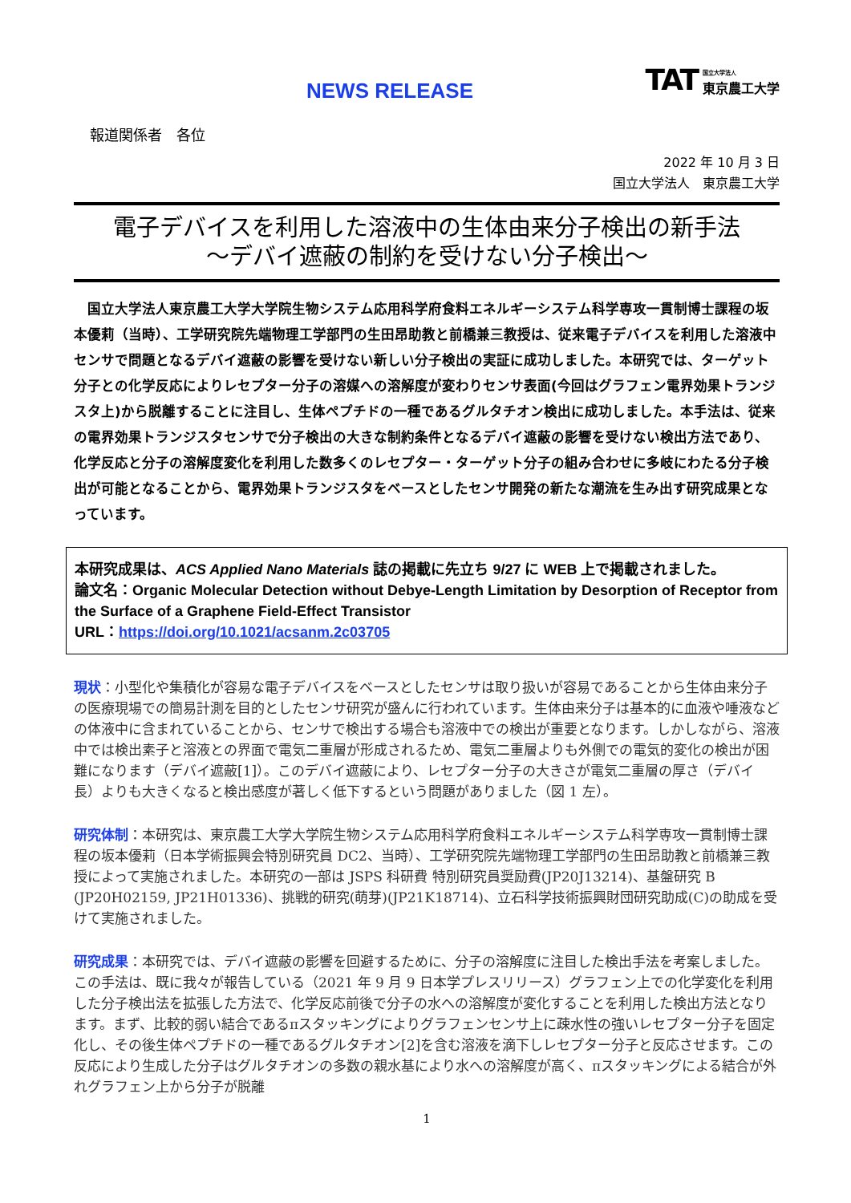NEWS RELEASE
TAT 国立大学法人
東京農工大学
報道関係者　各位
2022 年 10 月 3 日
国立大学法人　東京農工大学
電子デバイスを利用した溶液中の生体由来分子検出の新手法
～デバイ遮蔽の制約を受けない分子検出～
国立大学法人東京農工大学大学院生物システム応用科学府食料エネルギーシステム科学専攻一貫制博士課程の坂本優莉（当時）、工学研究院先端物理工学部門の生田昂助教と前橋兼三教授は、従来電子デバイスを利用した溶液中センサで問題となるデバイ遮蔽の影響を受けない新しい分子検出の実証に成功しました。本研究では、ターゲット分子との化学反応によりレセプター分子の溶媒への溶解度が変わりセンサ表面(今回はグラフェン電界効果トランジスタ上)から脱離することに注目し、生体ペプチドの一種であるグルタチオン検出に成功しました。本手法は、従来の電界効果トランジスタセンサで分子検出の大きな制約条件となるデバイ遮蔽の影響を受けない検出方法であり、化学反応と分子の溶解度変化を利用した数多くのレセプター・ターゲット分子の組み合わせに多岐にわたる分子検出が可能となることから、電界効果トランジスタをベースとしたセンサ開発の新たな潮流を生み出す研究成果となっています。
本研究成果は、ACS Applied Nano Materials 誌の掲載に先立ち 9/27 に WEB 上で掲載されました。
論文名：Organic Molecular Detection without Debye-Length Limitation by Desorption of Receptor from the Surface of a Graphene Field-Effect Transistor
URL：https://doi.org/10.1021/acsanm.2c03705
現状：小型化や集積化が容易な電子デバイスをベースとしたセンサは取り扱いが容易であることから生体由来分子の医療現場での簡易計測を目的としたセンサ研究が盛んに行われています。生体由来分子は基本的に血液や唾液などの体液中に含まれていることから、センサで検出する場合も溶液中での検出が重要となります。しかしながら、溶液中では検出素子と溶液との界面で電気二重層が形成されるため、電気二重層よりも外側での電気的変化の検出が困難になります（デバイ遮蔽[1]）。このデバイ遮蔽により、レセプター分子の大きさが電気二重層の厚さ（デバイ長）よりも大きくなると検出感度が著しく低下するという問題がありました（図 1 左）。
研究体制：本研究は、東京農工大学大学院生物システム応用科学府食料エネルギーシステム科学専攻一貫制博士課程の坂本優莉（日本学術振興会特別研究員 DC2、当時）、工学研究院先端物理工学部門の生田昂助教と前橋兼三教授によって実施されました。本研究の一部は JSPS 科研費 特別研究員奨励費(JP20J13214)、基盤研究 B (JP20H02159, JP21H01336)、挑戦的研究(萌芽)(JP21K18714)、立石科学技術振興財団研究助成(C)の助成を受けて実施されました。
研究成果：本研究では、デバイ遮蔽の影響を回避するために、分子の溶解度に注目した検出手法を考案しました。この手法は、既に我々が報告している（2021 年 9 月 9 日本学プレスリリース）グラフェン上での化学変化を利用した分子検出法を拡張した方法で、化学反応前後で分子の水への溶解度が変化することを利用した検出方法となります。まず、比較的弱い結合であるπスタッキングによりグラフェンセンサ上に疎水性の強いレセプター分子を固定化し、その後生体ペプチドの一種であるグルタチオン[2]を含む溶液を滴下しレセプター分子と反応させます。この反応により生成した分子はグルタチオンの多数の親水基により水への溶解度が高く、πスタッキングによる結合が外れグラフェン上から分子が脱離
1